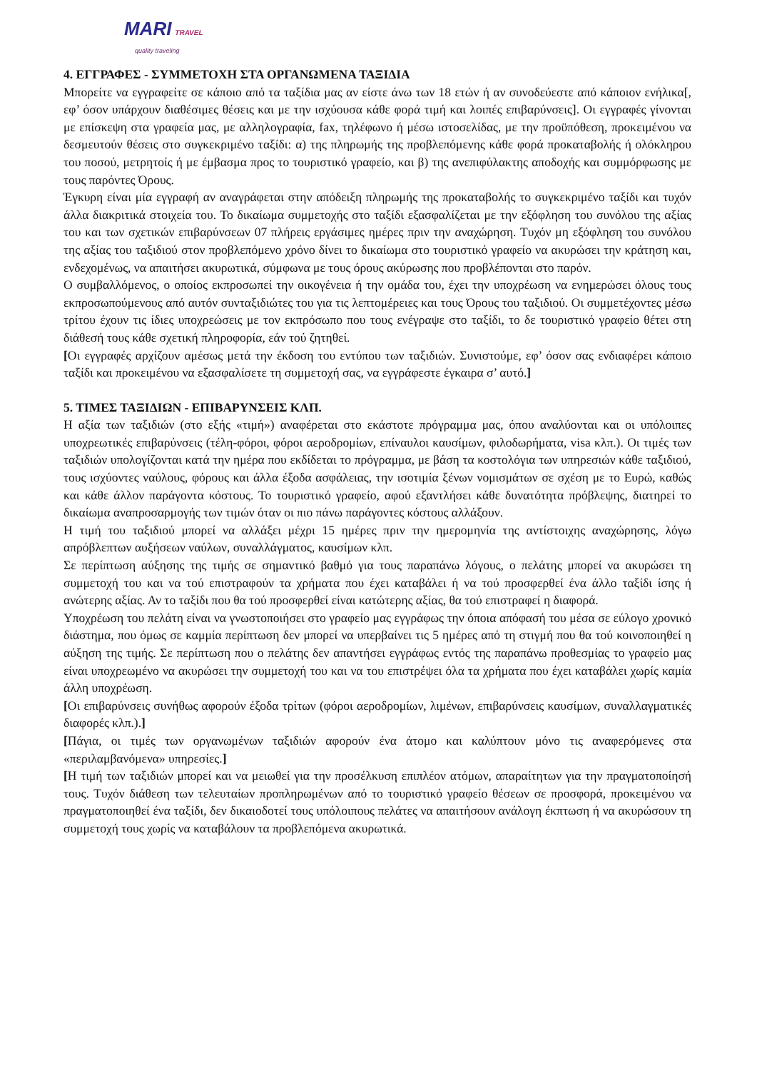MARI TRAVEL
quality traveling
4. ΕΓΓΡΑΦΕΣ - ΣΥΜΜΕΤΟΧΗ ΣΤΑ ΟΡΓΑΝΩΜΕΝΑ ΤΑΞΙΔΙΑ
Μπορείτε να εγγραφείτε σε κάποιο από τα ταξίδια μας αν είστε άνω των 18 ετών ή αν συνοδεύεστε από κάποιον ενήλικα[, εφ’ όσον υπάρχουν διαθέσιμες θέσεις και με την ισχύουσα κάθε φορά τιμή και λοιπές επιβαρύνσεις]. Οι εγγραφές γίνονται με επίσκεψη στα γραφεία μας, με αλληλογραφία, fax, τηλέφωνο ή μέσω ιστοσελίδας, με την προϋπόθεση, προκειμένου να δεσμευτούν θέσεις στο συγκεκριμένο ταξίδι: α) της πληρωμής της προβλεπόμενης κάθε φορά προκαταβολής ή ολόκληρου του ποσού, μετρητοίς ή με έμβασμα προς το τουριστικό γραφείο, και β) της ανεπιφύλακτης αποδοχής και συμμόρφωσης με τους παρόντες Όρους.
Έγκυρη είναι μία εγγραφή αν αναγράφεται στην απόδειξη πληρωμής της προκαταβολής το συγκεκριμένο ταξίδι και τυχόν άλλα διακριτικά στοιχεία του. Το δικαίωμα συμμετοχής στο ταξίδι εξασφαλίζεται με την εξόφληση του συνόλου της αξίας του και των σχετικών επιβαρύνσεων 07 πλήρεις εργάσιμες ημέρες πριν την αναχώρηση. Τυχόν μη εξόφληση του συνόλου της αξίας του ταξιδιού στον προβλεπόμενο χρόνο δίνει το δικαίωμα στο τουριστικό γραφείο να ακυρώσει την κράτηση και, ενδεχομένως, να απαιτήσει ακυρωτικά, σύμφωνα με τους όρους ακύρωσης που προβλέπονται στο παρόν.
Ο συμβαλλόμενος, ο οποίος εκπροσωπεί την οικογένεια ή την ομάδα του, έχει την υποχρέωση να ενημερώσει όλους τους εκπροσωπούμενους από αυτόν συνταξιδιώτες του για τις λεπτομέρειες και τους Όρους του ταξιδιού. Οι συμμετέχοντες μέσω τρίτου έχουν τις ίδιες υποχρεώσεις με τον εκπρόσωπο που τους ενέγραψε στο ταξίδι, το δε τουριστικό γραφείο θέτει στη διάθεσή τους κάθε σχετική πληροφορία, εάν τού ζητηθεί.
[Οι εγγραφές αρχίζουν αμέσως μετά την έκδοση του εντύπου των ταξιδιών. Συνιστούμε, εφ’ όσον σας ενδιαφέρει κάποιο ταξίδι και προκειμένου να εξασφαλίσετε τη συμμετοχή σας, να εγγράφεστε έγκαιρα σ’ αυτό.]
5. ΤΙΜΕΣ ΤΑΞΙΔΙΩΝ - ΕΠΙΒΑΡΥΝΣΕΙΣ ΚΛΠ.
Η αξία των ταξιδιών (στο εξής «τιμή») αναφέρεται στο εκάστοτε πρόγραμμα μας, όπου αναλύονται και οι υπόλοιπες υποχρεωτικές επιβαρύνσεις (τέλη-φόροι, φόροι αεροδρομίων, επίναυλοι καυσίμων, φιλοδωρήματα, visa κλπ.). Οι τιμές των ταξιδιών υπολογίζονται κατά την ημέρα που εκδίδεται το πρόγραμμα, με βάση τα κοστολόγια των υπηρεσιών κάθε ταξιδιού, τους ισχύοντες ναύλους, φόρους και άλλα έξοδα ασφάλειας, την ισοτιμία ξένων νομισμάτων σε σχέση με το Ευρώ, καθώς και κάθε άλλον παράγοντα κόστους. Το τουριστικό γραφείο, αφού εξαντλήσει κάθε δυνατότητα πρόβλεψης, διατηρεί το δικαίωμα αναπροσαρμογής των τιμών όταν οι πιο πάνω παράγοντες κόστους αλλάξουν.
Η τιμή του ταξιδιού μπορεί να αλλάξει μέχρι 15 ημέρες πριν την ημερομηνία της αντίστοιχης αναχώρησης, λόγω απρόβλεπτων αυξήσεων ναύλων, συναλλάγματος, καυσίμων κλπ.
Σε περίπτωση αύξησης της τιμής σε σημαντικό βαθμό για τους παραπάνω λόγους, ο πελάτης μπορεί να ακυρώσει τη συμμετοχή του και να τού επιστραφούν τα χρήματα που έχει καταβάλει ή να τού προσφερθεί ένα άλλο ταξίδι ίσης ή ανώτερης αξίας. Αν το ταξίδι που θα τού προσφερθεί είναι κατώτερης αξίας, θα τού επιστραφεί η διαφορά.
Υποχρέωση του πελάτη είναι να γνωστοποιήσει στο γραφείο μας εγγράφως την όποια απόφασή του μέσα σε εύλογο χρονικό διάστημα, που όμως σε καμμία περίπτωση δεν μπορεί να υπερβαίνει τις 5 ημέρες από τη στιγμή που θα τού κοινοποιηθεί η αύξηση της τιμής. Σε περίπτωση που ο πελάτης δεν απαντήσει εγγράφως εντός της παραπάνω προθεσμίας το γραφείο μας είναι υποχρεωμένο να ακυρώσει την συμμετοχή του και να του επιστρέψει όλα τα χρήματα που έχει καταβάλει χωρίς καμία άλλη υποχρέωση.
[Οι επιβαρύνσεις συνήθως αφορούν έξοδα τρίτων (φόροι αεροδρομίων, λιμένων, επιβαρύνσεις καυσίμων, συναλλαγματικές διαφορές κλπ.).]
[Πάγια, οι τιμές των οργανωμένων ταξιδιών αφορούν ένα άτομο και καλύπτουν μόνο τις αναφερόμενες στα «περιλαμβανόμενα» υπηρεσίες.]
[Η τιμή των ταξιδιών μπορεί και να μειωθεί για την προσέλκυση επιπλέον ατόμων, απαραίτητων για την πραγματοποίησή τους. Τυχόν διάθεση των τελευταίων προπληρωμένων από το τουριστικό γραφείο θέσεων σε προσφορά, προκειμένου να πραγματοποιηθεί ένα ταξίδι, δεν δικαιοδοτεί τους υπόλοιπους πελάτες να απαιτήσουν ανάλογη έκπτωση ή να ακυρώσουν τη συμμετοχή τους χωρίς να καταβάλουν τα προβλεπόμενα ακυρωτικά.